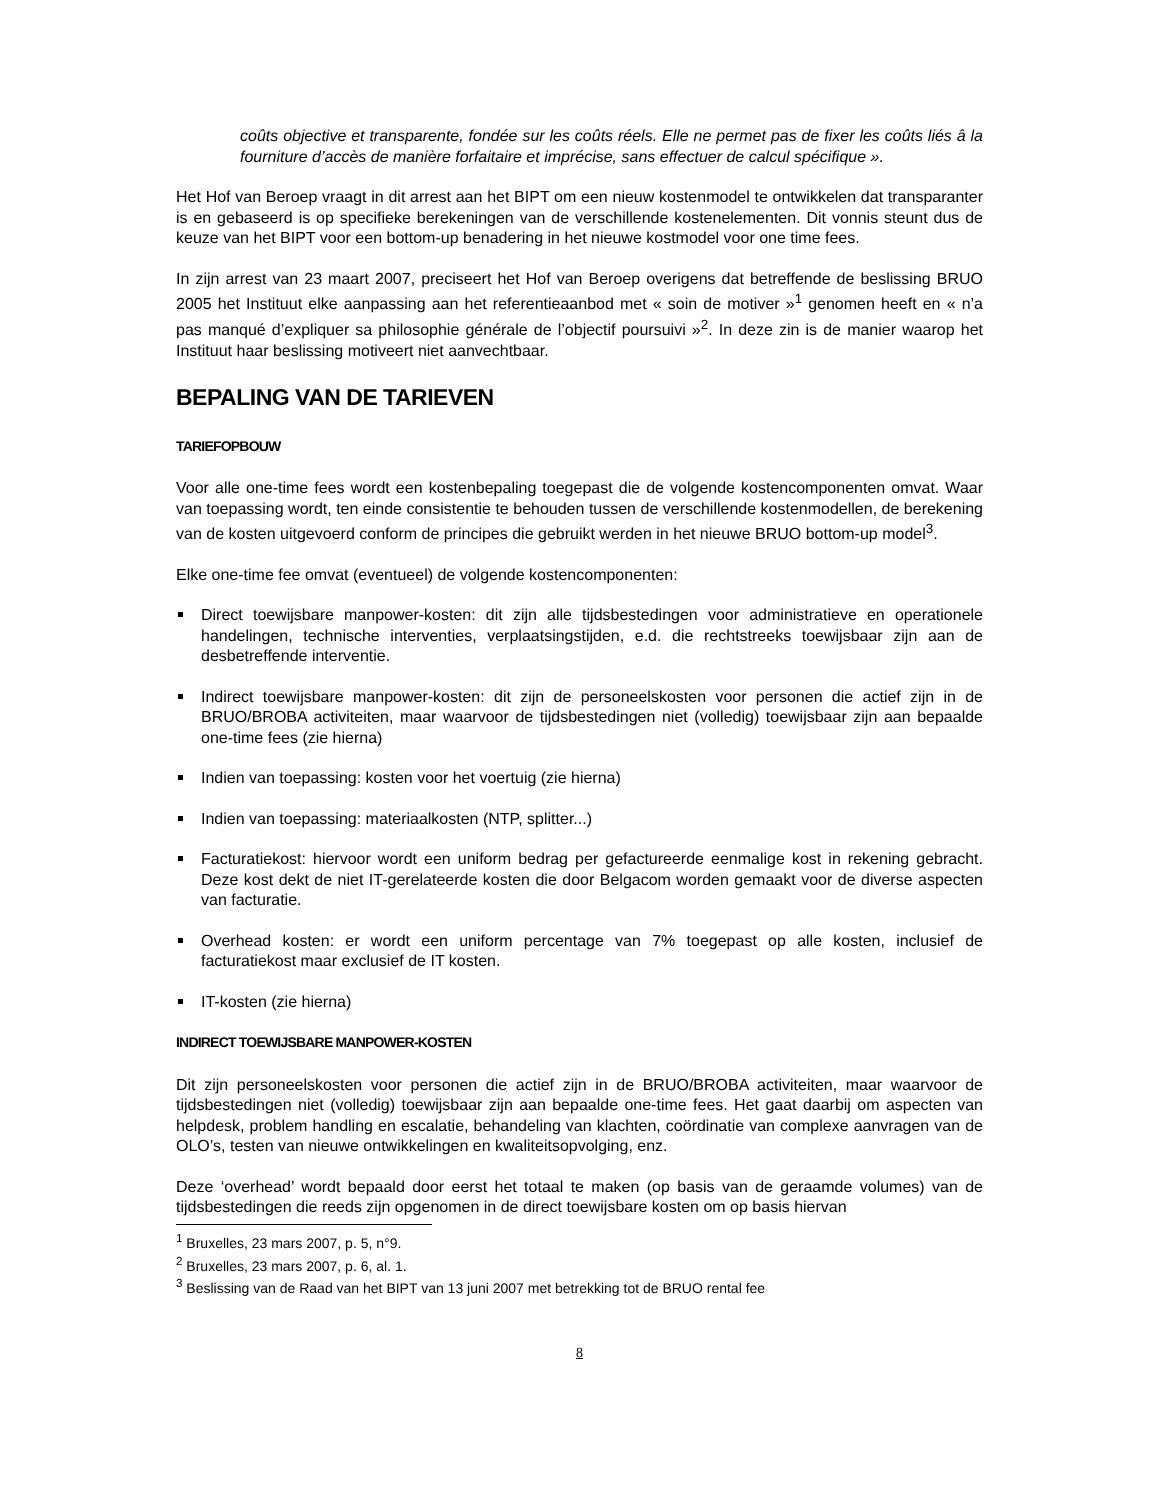coûts objective et transparente, fondée sur les coûts réels. Elle ne permet pas de fixer les coûts liés â la fourniture d’accès de manière forfaitaire et imprécise, sans effectuer de calcul spécifique ».
Het Hof van Beroep vraagt in dit arrest aan het BIPT om een nieuw kostenmodel te ontwikkelen dat transparanter is en gebaseerd is op specifieke berekeningen van de verschillende kostenelementen. Dit vonnis steunt dus de keuze van het BIPT voor een bottom-up benadering in het nieuwe kostmodel voor one time fees.
In zijn arrest van 23 maart 2007, preciseert het Hof van Beroep overigens dat betreffende de beslissing BRUO 2005 het Instituut elke aanpassing aan het referentieaanbod met « soin de motiver »<sup>1</sup> genomen heeft en « n’a pas manqué d’expliquer sa philosophie générale de l’objectif poursuivi »<sup>2</sup>. In deze zin is de manier waarop het Instituut haar beslissing motiveert niet aanvechtbaar.
BEPALING VAN DE TARIEVEN
TARIEFOPBOUW
Voor alle one-time fees wordt een kostenbepaling toegepast die de volgende kostencomponenten omvat. Waar van toepassing wordt, ten einde consistentie te behouden tussen de verschillende kostenmodellen, de berekening van de kosten uitgevoerd conform de principes die gebruikt werden in het nieuwe BRUO bottom-up model<sup>3</sup>.
Elke one-time fee omvat (eventueel) de volgende kostencomponenten:
Direct toewijsbare manpower-kosten: dit zijn alle tijdsbestedingen voor administratieve en operationele handelingen, technische interventies, verplaatsingstijden, e.d. die rechtstreeks toewijsbaar zijn aan de desbetreffende interventie.
Indirect toewijsbare manpower-kosten: dit zijn de personeelskosten voor personen die actief zijn in de BRUO/BROBA activiteiten, maar waarvoor de tijdsbestedingen niet (volledig) toewijsbaar zijn aan bepaalde one-time fees (zie hierna)
Indien van toepassing: kosten voor het voertuig (zie hierna)
Indien van toepassing: materiaalkosten (NTP, splitter...)
Facturatiekost: hiervoor wordt een uniform bedrag per gefactureerde eenmalige kost in rekening gebracht. Deze kost dekt de niet IT-gerelateerde kosten die door Belgacom worden gemaakt voor de diverse aspecten van facturatie.
Overhead kosten: er wordt een uniform percentage van 7% toegepast op alle kosten, inclusief de facturatiekost maar exclusief de IT kosten.
IT-kosten (zie hierna)
INDIRECT TOEWIJSBARE MANPOWER-KOSTEN
Dit zijn personeelskosten voor personen die actief zijn in de BRUO/BROBA activiteiten, maar waarvoor de tijdsbestedingen niet (volledig) toewijsbaar zijn aan bepaalde one-time fees. Het gaat daarbij om aspecten van helpdesk, problem handling en escalatie, behandeling van klachten, coördinatie van complexe aanvragen van de OLO’s, testen van nieuwe ontwikkelingen en kwaliteitsopvolging, enz.
Deze ‘overhead’ wordt bepaald door eerst het totaal te maken (op basis van de geraamde volumes) van de tijdsbestedingen die reeds zijn opgenomen in de direct toewijsbare kosten om op basis hiervan
<sup>1</sup> Bruxelles, 23 mars 2007, p. 5, n°9.
<sup>2</sup> Bruxelles, 23 mars 2007, p. 6, al. 1.
<sup>3</sup> Beslissing van de Raad van het BIPT van 13 juni 2007 met betrekking tot de BRUO rental fee
8